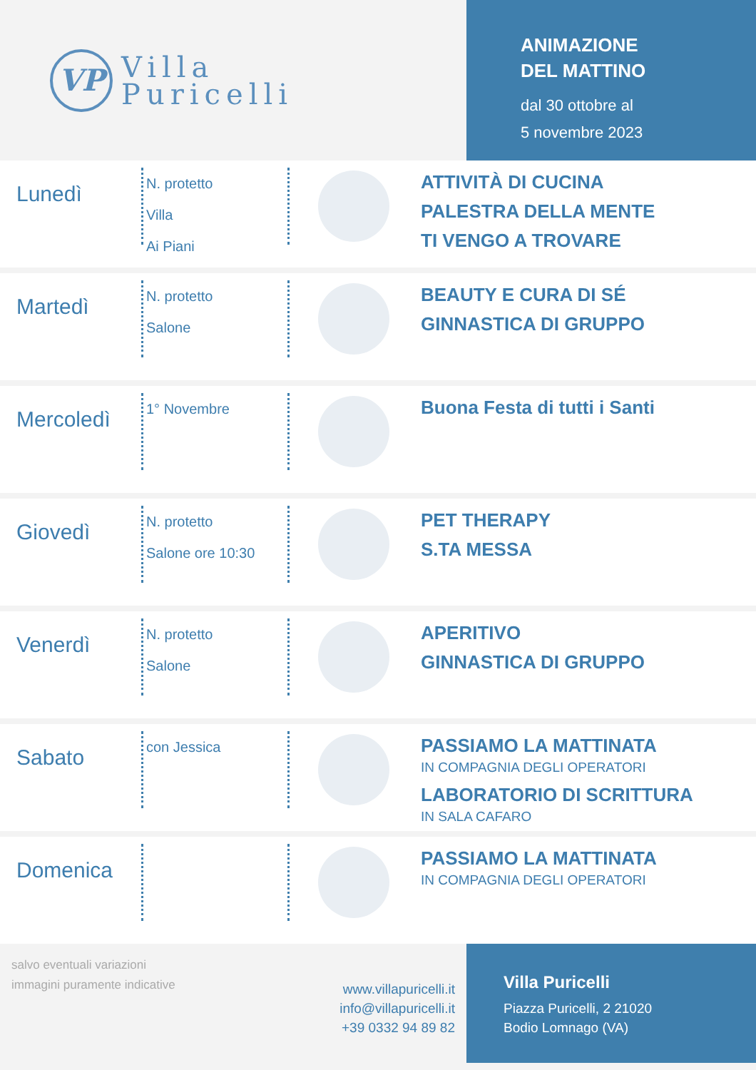VP
Villa
Puricelli
ANIMAZIONE
DEL MATTINO
dal 30 ottobre al
5 novembre 2023
Lunedì
N. protetto
Villa
Ai Piani
ATTIVITÀ DI CUCINA
PALESTRA DELLA MENTE
TI VENGO A TROVARE
Martedì
N. protetto
Salone
BEAUTY E CURA DI SÉ
GINNASTICA DI GRUPPO
Mercoledì
1° Novembre
Buona Festa di tutti i Santi
Giovedì
N. protetto
Salone ore 10:30
PET THERAPY
S.TA MESSA
Venerdì
N. protetto
Salone
APERITIVO
GINNASTICA DI GRUPPO
Sabato
con Jessica
PASSIAMO LA MATTINATA
IN COMPAGNIA DEGLI OPERATORI
LABORATORIO DI SCRITTURA
IN SALA CAFARO
Domenica
PASSIAMO LA MATTINATA
IN COMPAGNIA DEGLI OPERATORI
salvo eventuali variazioni
immagini puramente indicative
www.villapuricelli.it
info@villapuricelli.it
+39 0332 94 89 82
Villa Puricelli
Piazza Puricelli, 2 21020
Bodio Lomnago (VA)